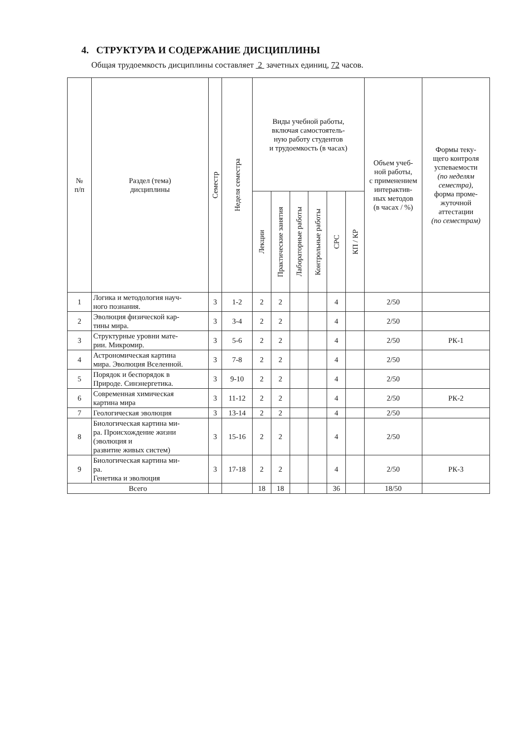4. СТРУКТУРА И СОДЕРЖАНИЕ ДИСЦИПЛИНЫ
Общая трудоемкость дисциплины составляет 2 зачетных единиц, 72 часов.
| № п/п | Раздел (тема) дисциплины | Семестр | Неделя семестра | Виды учебной работы, включая самостоятель- ную работу студентов и трудоемкость (в часах) | | | | | | Объем учеб- ной работы, с применением интерактив- ных методов (в часах / %) | Формы теку- щего контроля успеваемости (по неделям семестра), форма проме- жуточной аттестации (по семестрам) |
| --- | --- | --- | --- | --- | --- | --- | --- | --- | --- | --- | --- |
| | | | | Лекции | Практические занятия | Лабораторные работы | Контрольные работы | СРС | КП / КР | | |
| 1 | Логика и методология науч- ного познания. | 3 | 1-2 | 2 | 2 | | | 4 | | 2/50 | |
| 2 | Эволюция физической кар- тины мира. | 3 | 3-4 | 2 | 2 | | | 4 | | 2/50 | |
| 3 | Структурные уровни мате- рии. Микромир. | 3 | 5-6 | 2 | 2 | | | 4 | | 2/50 | РК-1 |
| 4 | Астрономическая картина мира. Эволюция Вселенной. | 3 | 7-8 | 2 | 2 | | | 4 | | 2/50 | |
| 5 | Порядок и беспорядок в Природе. Синэнергетика. | 3 | 9-10 | 2 | 2 | | | 4 | | 2/50 | |
| 6 | Современная химическая картина мира | 3 | 11-12 | 2 | 2 | | | 4 | | 2/50 | РК-2 |
| 7 | Геологическая эволюция | 3 | 13-14 | 2 | 2 | | | 4 | | 2/50 | |
| 8 | Биологическая картина ми- ра. Происхождение жизни (эволюция и развитие живых систем) | 3 | 15-16 | 2 | 2 | | | 4 | | 2/50 | |
| 9 | Биологическая картина ми- ра. Генетика и эволюция | 3 | 17-18 | 2 | 2 | | | 4 | | 2/50 | РК-3 |
| Всего | | | | 18 | 18 | | | 36 | | 18/50 | |